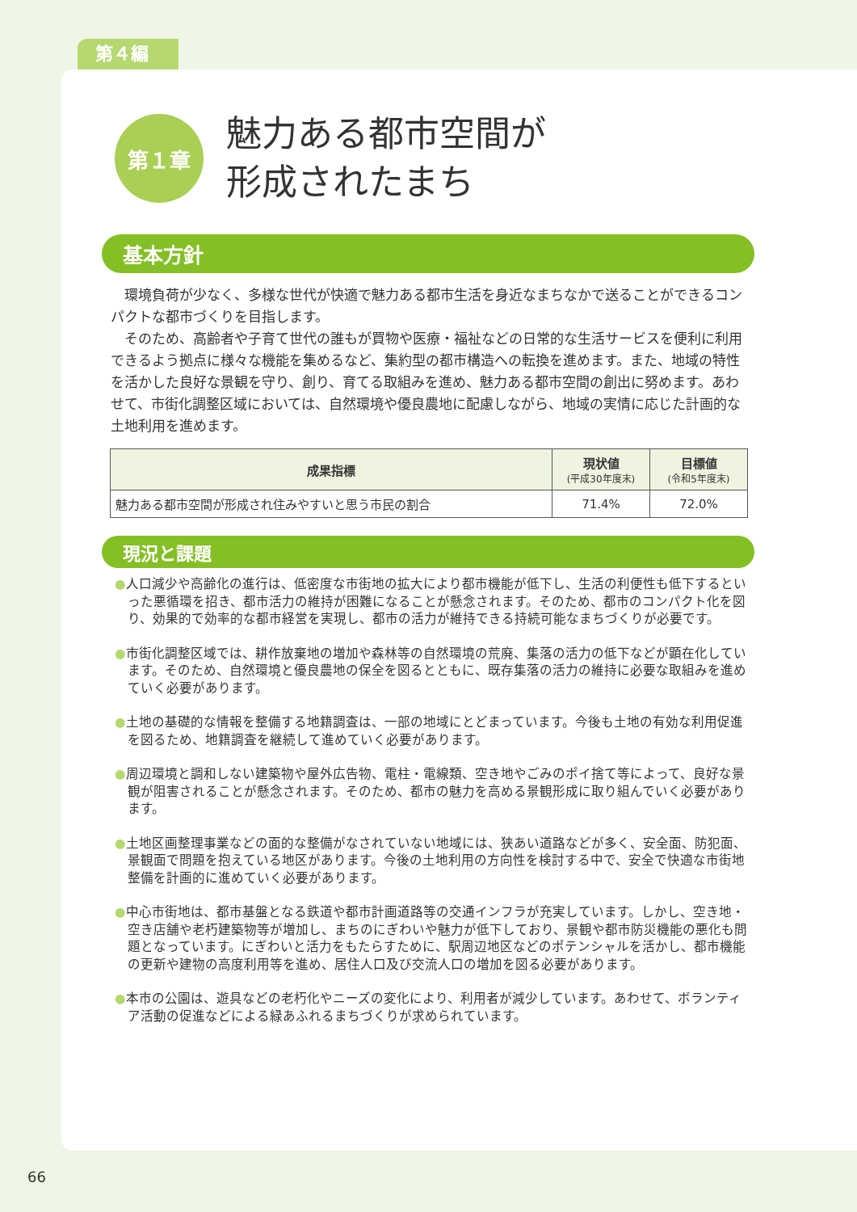第４編
第１章
魅力ある都市空間が
形成されたまち
基本方針
　環境負荷が少なく、多様な世代が快適で魅力ある都市生活を身近なまちなかで送ることができるコンパクトな都市づくりを目指します。
　そのため、高齢者や子育て世代の誰もが買物や医療・福祉などの日常的な生活サービスを便利に利用できるよう拠点に様々な機能を集めるなど、集約型の都市構造への転換を進めます。また、地域の特性を活かした良好な景観を守り、創り、育てる取組みを進め、魅力ある都市空間の創出に努めます。あわせて、市街化調整区域においては、自然環境や優良農地に配慮しながら、地域の実情に応じた計画的な土地利用を進めます。
| 成果指標 | 現状値 (平成30年度末) | 目標値 (令和5年度末) |
| --- | --- | --- |
| 魅力ある都市空間が形成され住みやすいと思う市民の割合 | 71.4% | 72.0% |
現況と課題
●人口減少や高齢化の進行は、低密度な市街地の拡大により都市機能が低下し、生活の利便性も低下するといった悪循環を招き、都市活力の維持が困難になることが懸念されます。そのため、都市のコンパクト化を図り、効果的で効率的な都市経営を実現し、都市の活力が維持できる持続可能なまちづくりが必要です。
●市街化調整区域では、耕作放棄地の増加や森林等の自然環境の荒廃、集落の活力の低下などが顕在化しています。そのため、自然環境と優良農地の保全を図るとともに、既存集落の活力の維持に必要な取組みを進めていく必要があります。
●土地の基礎的な情報を整備する地籍調査は、一部の地域にとどまっています。今後も土地の有効な利用促進を図るため、地籍調査を継続して進めていく必要があります。
●周辺環境と調和しない建築物や屋外広告物、電柱・電線類、空き地やごみのポイ捨て等によって、良好な景観が阻害されることが懸念されます。そのため、都市の魅力を高める景観形成に取り組んでいく必要があります。
●土地区画整理事業などの面的な整備がなされていない地域には、狭あい道路などが多く、安全面、防犯面、景観面で問題を抱えている地区があります。今後の土地利用の方向性を検討する中で、安全で快適な市街地整備を計画的に進めていく必要があります。
●中心市街地は、都市基盤となる鉄道や都市計画道路等の交通インフラが充実しています。しかし、空き地・空き店舗や老朽建築物等が増加し、まちのにぎわいや魅力が低下しており、景観や都市防災機能の悪化も問題となっています。にぎわいと活力をもたらすために、駅周辺地区などのポテンシャルを活かし、都市機能の更新や建物の高度利用等を進め、居住人口及び交流人口の増加を図る必要があります。
●本市の公園は、遊具などの老朽化やニーズの変化により、利用者が減少しています。あわせて、ボランティア活動の促進などによる緑あふれるまちづくりが求められています。
66